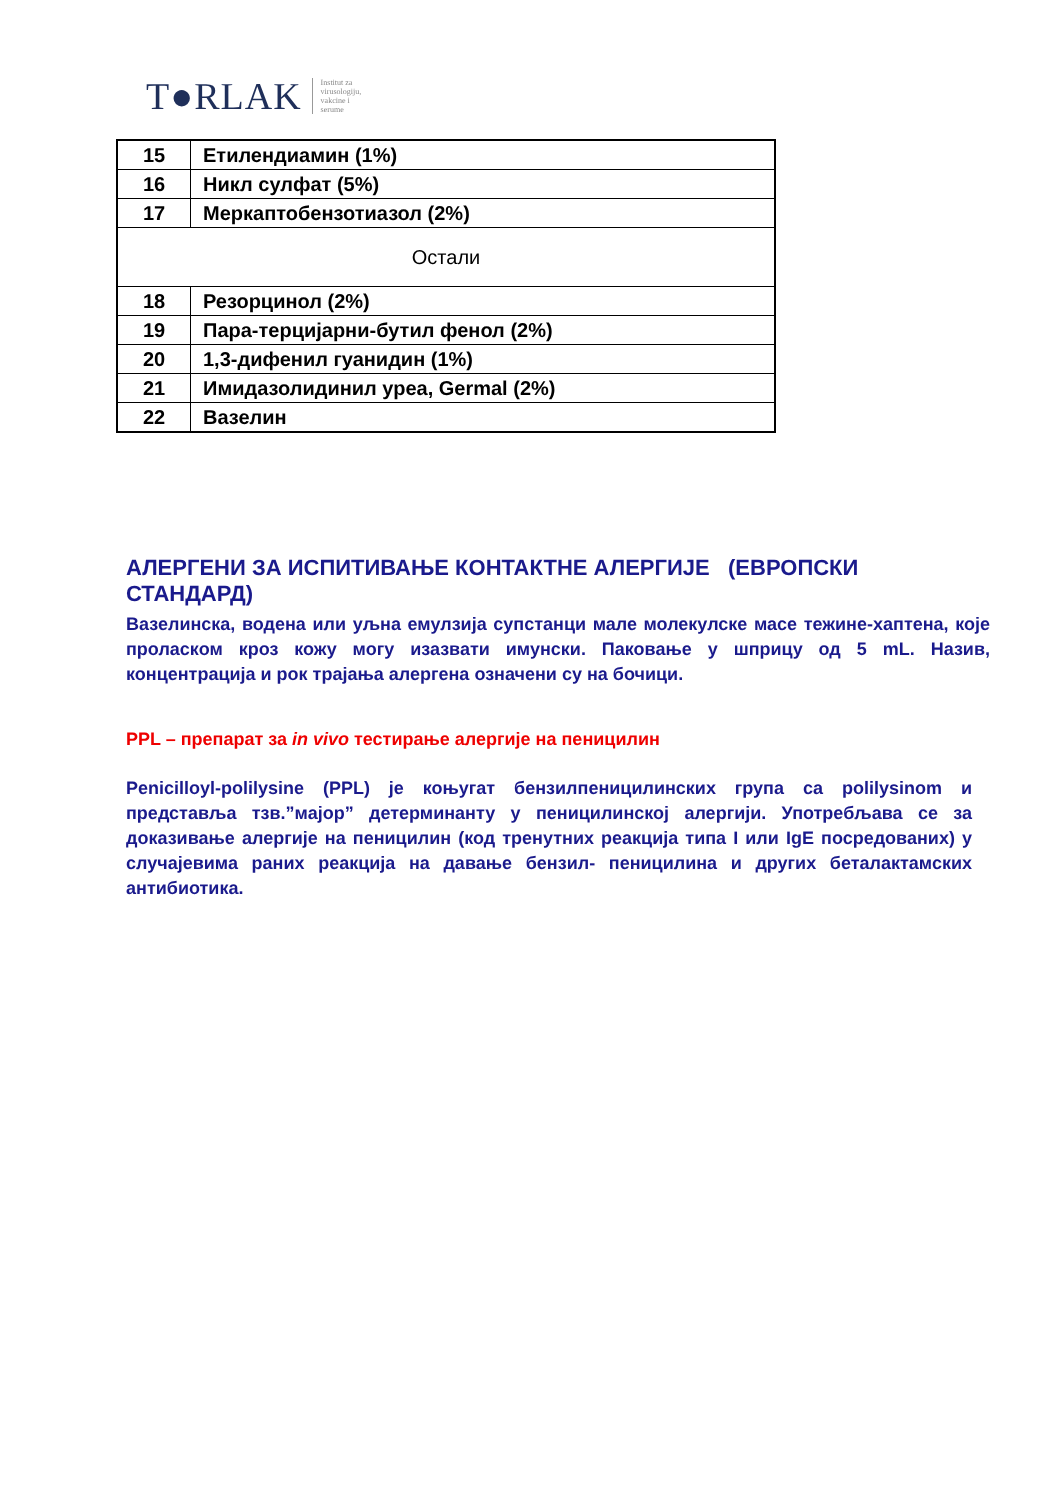T●RLAK
Institut za
virusologiju,
vakcine i
serume
| 15 | Етилендиамин (1%) |
| 16 | Никл сулфат (5%) |
| 17 | Меркаптобензотиазол (2%) |
| Остали | |
| 18 | Резорцинол (2%) |
| 19 | Пара-терцијарни-бутил фенол (2%) |
| 20 | 1,3-дифенил гуанидин (1%) |
| 21 | Имидазолидинил уреа, Germal (2%) |
| 22 | Вазелин |
АЛЕРГЕНИ ЗА ИСПИТИВАЊЕ КОНТАКТНЕ АЛЕРГИЈЕ (ЕВРОПСКИ СТАНДАРД)
Вазелинска, водена или уљна емулзија супстанци мале молекулске масе тежине-хаптена, које проласком кроз кожу могу изазвати имунски. Паковање у шприцу од 5 mL. Назив, концентрација и рок трајања алергена означени су на бочици.
PPL – препарат за in vivo тестирање алергије на пеницилин
Penicilloyl-polilysine (PPL) је коњугат бензилпеницилинских група са polilysinom и представља тзв.”мајор” детерминанту у пеницилинској алергији. Употребљава се за доказивање алергије на пеницилин (код тренутних реакција типа I или IgE посредованих) у случајевима раних реакција на давање бензил- пеницилина и других беталактамских антибиотика.